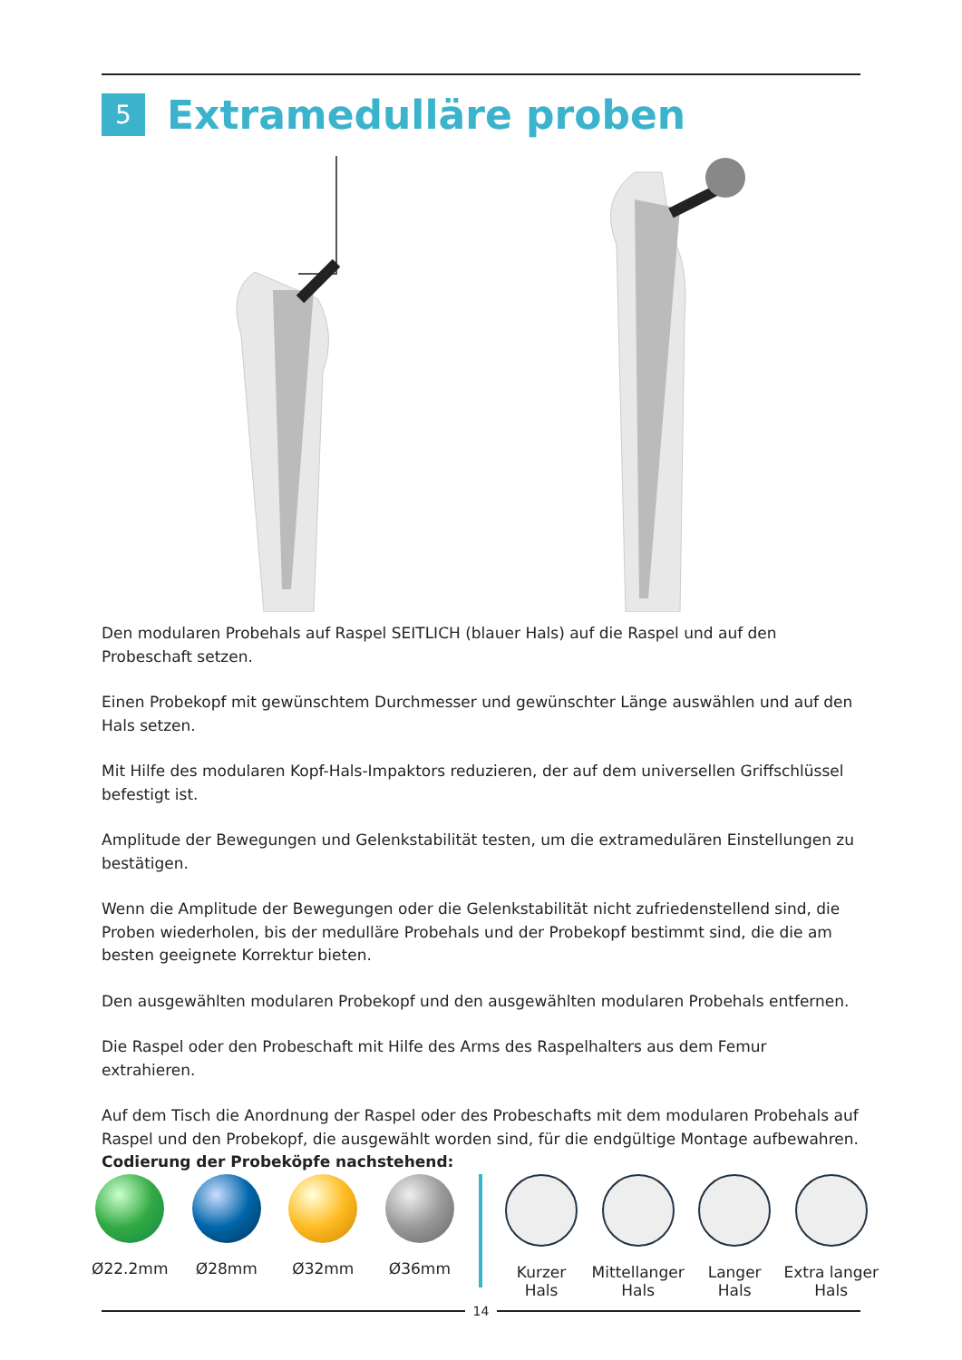5
Extramedulläre proben
Den modularen Probehals auf Raspel SEITLICH (blauer Hals) auf die Raspel und auf den Probeschaft setzen.
Einen Probekopf mit gewünschtem Durchmesser und gewünschter Länge auswählen und auf den Hals setzen.
Mit Hilfe des modularen Kopf-Hals-Impaktors reduzieren, der auf dem universellen Griffschlüssel befestigt ist.
Amplitude der Bewegungen und Gelenkstabilität testen, um die extramedulären Einstellungen zu bestätigen.
Wenn die Amplitude der Bewegungen oder die Gelenkstabilität nicht zufriedenstellend sind, die Proben wiederholen, bis der medulläre Probehals und der Probekopf bestimmt sind, die die am besten geeignete Korrektur bieten.
Den ausgewählten modularen Probekopf und den ausgewählten modularen Probehals entfernen.
Die Raspel oder den Probeschaft mit Hilfe des Arms des Raspelhalters aus dem Femur extrahieren.
Auf dem Tisch die Anordnung der Raspel oder des Probeschafts mit dem modularen Probehals auf Raspel und den Probekopf, die ausgewählt worden sind, für die endgültige Montage aufbewahren.
Codierung der Probeköpfe nachstehend:
Ø22.2mm Ø28mm Ø32mm Ø36mm Kurzer
Hals
Mittellanger
Hals
Langer
Hals
Extra langer
Hals
14